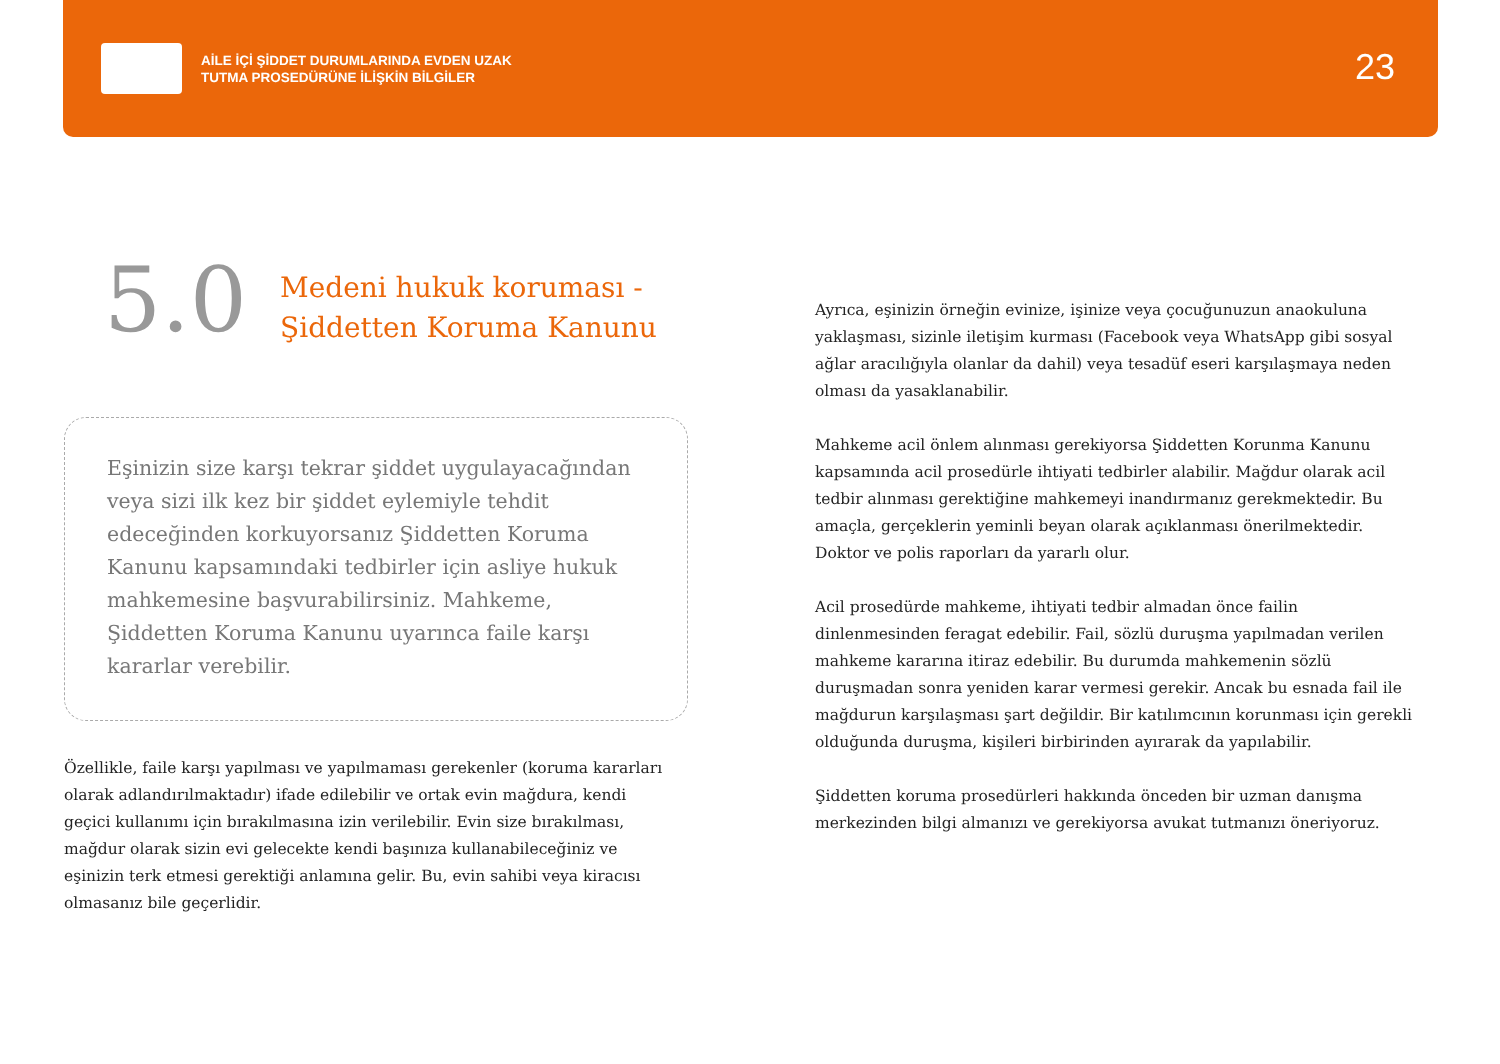AİLE İÇİ ŞİDDET DURUMLARINDA EVDEN UZAK
TUTMA PROSEDÜRÜNE İLİŞKİN BİLGİLER
23
5.0
Medeni hukuk koruması -
Şiddetten Koruma Kanunu
Eşinizin size karşı tekrar şiddet uygulayacağından veya sizi ilk kez bir şiddet eylemiyle tehdit edeceğinden korkuyorsanız Şiddetten Koruma Kanunu kapsamındaki tedbirler için asliye hukuk mahkemesine başvurabilirsiniz. Mahkeme, Şiddetten Koruma Kanunu uyarınca faile karşı kararlar verebilir.
Özellikle, faile karşı yapılması ve yapılmaması gerekenler (koruma kararları olarak adlandırılmaktadır) ifade edilebilir ve ortak evin mağdura, kendi geçici kullanımı için bırakılmasına izin verilebilir. Evin size bırakılması, mağdur olarak sizin evi gelecekte kendi başınıza kullanabileceğiniz ve eşinizin terk etmesi gerektiği anlamına gelir. Bu, evin sahibi veya kiracısı olmasanız bile geçerlidir.
Ayrıca, eşinizin örneğin evinize, işinize veya çocuğunuzun anaokuluna yaklaşması, sizinle iletişim kurması (Facebook veya WhatsApp gibi sosyal ağlar aracılığıyla olanlar da dahil) veya tesadüf eseri karşılaşmaya neden olması da yasaklanabilir.
Mahkeme acil önlem alınması gerekiyorsa Şiddetten Korunma Kanunu kapsamında acil prosedürle ihtiyati tedbirler alabilir. Mağdur olarak acil tedbir alınması gerektiğine mahkemeyi inandırmanız gerekmektedir. Bu amaçla, gerçeklerin yeminli beyan olarak açıklanması önerilmektedir. Doktor ve polis raporları da yararlı olur.
Acil prosedürde mahkeme, ihtiyati tedbir almadan önce failin dinlenmesinden feragat edebilir. Fail, sözlü duruşma yapılmadan verilen mahkeme kararına itiraz edebilir. Bu durumda mahkemenin sözlü duruşmadan sonra yeniden karar vermesi gerekir. Ancak bu esnada fail ile mağdurun karşılaşması şart değildir. Bir katılımcının korunması için gerekli olduğunda duruşma, kişileri birbirinden ayırarak da yapılabilir.
Şiddetten koruma prosedürleri hakkında önceden bir uzman danışma merkezinden bilgi almanızı ve gerekiyorsa avukat tutmanızı öneriyoruz.